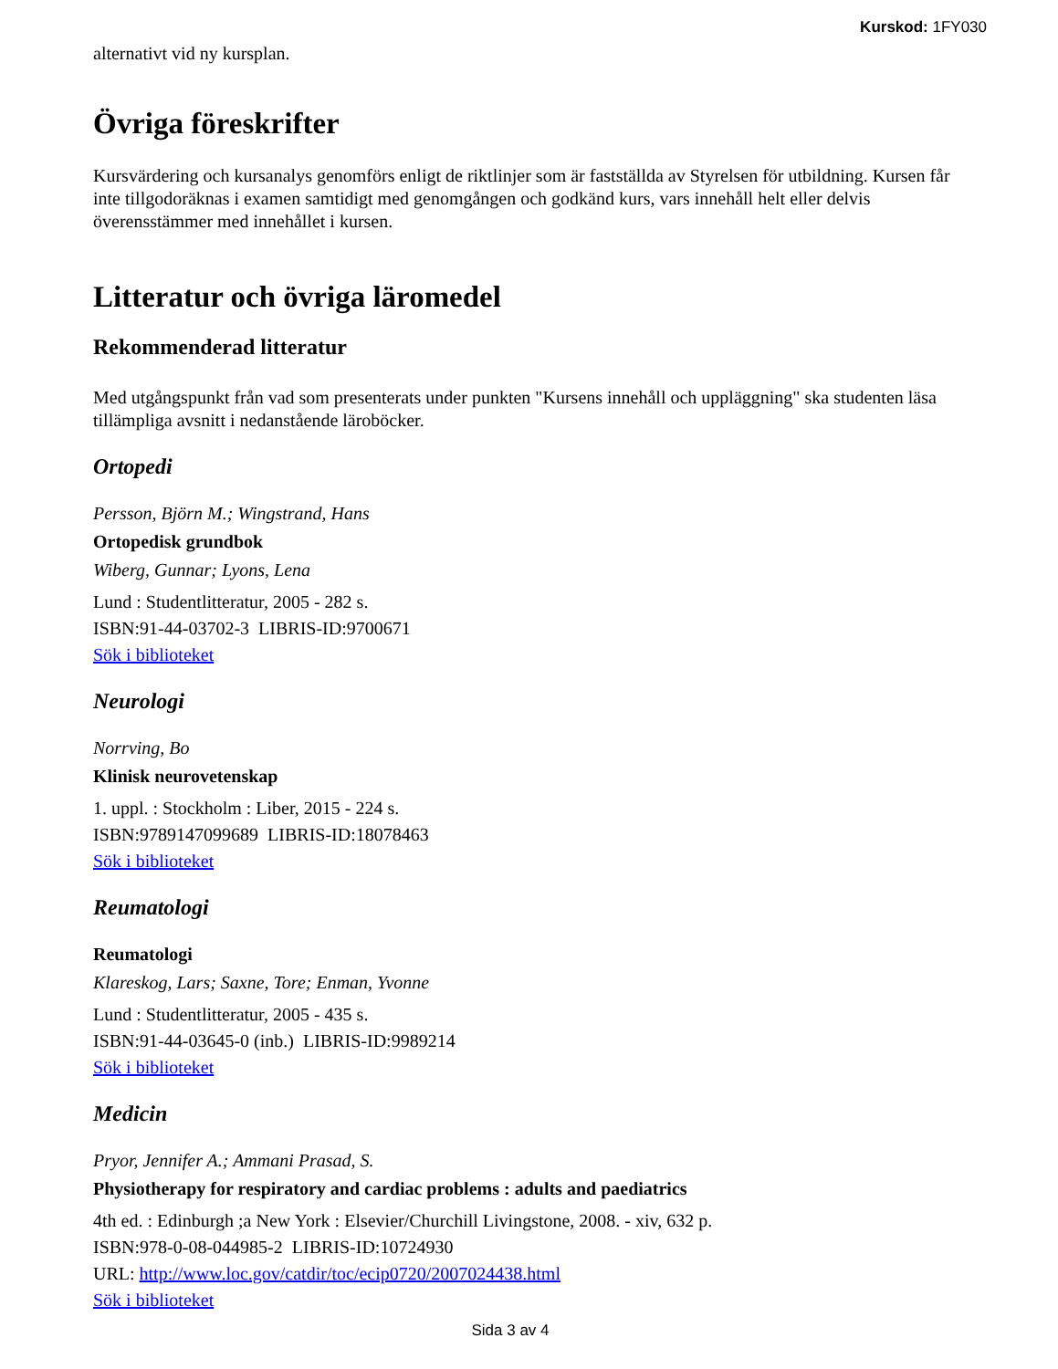Kurskod: 1FY030
alternativt vid ny kursplan.
Övriga föreskrifter
Kursvärdering och kursanalys genomförs enligt de riktlinjer som är fastställda av Styrelsen för utbildning. Kursen får inte tillgodoräknas i examen samtidigt med genomgången och godkänd kurs, vars innehåll helt eller delvis överensstämmer med innehållet i kursen.
Litteratur och övriga läromedel
Rekommenderad litteratur
Med utgångspunkt från vad som presenterats under punkten "Kursens innehåll och uppläggning" ska studenten läsa tillämpliga avsnitt i nedanstående läroböcker.
Ortopedi
Persson, Björn M.; Wingstrand, Hans
Ortopedisk grundbok
Wiberg, Gunnar; Lyons, Lena
Lund : Studentlitteratur, 2005 - 282 s.
ISBN:91-44-03702-3 LIBRIS-ID:9700671
Sök i biblioteket
Neurologi
Norrving, Bo
Klinisk neurovetenskap
1. uppl. : Stockholm : Liber, 2015 - 224 s.
ISBN:9789147099689 LIBRIS-ID:18078463
Sök i biblioteket
Reumatologi
Reumatologi
Klareskog, Lars; Saxne, Tore; Enman, Yvonne
Lund : Studentlitteratur, 2005 - 435 s.
ISBN:91-44-03645-0 (inb.) LIBRIS-ID:9989214
Sök i biblioteket
Medicin
Pryor, Jennifer A.; Ammani Prasad, S.
Physiotherapy for respiratory and cardiac problems : adults and paediatrics
4th ed. : Edinburgh ;a New York : Elsevier/Churchill Livingstone, 2008. - xiv, 632 p.
ISBN:978-0-08-044985-2 LIBRIS-ID:10724930
URL: http://www.loc.gov/catdir/toc/ecip0720/2007024438.html
Sök i biblioteket
Sida 3 av 4